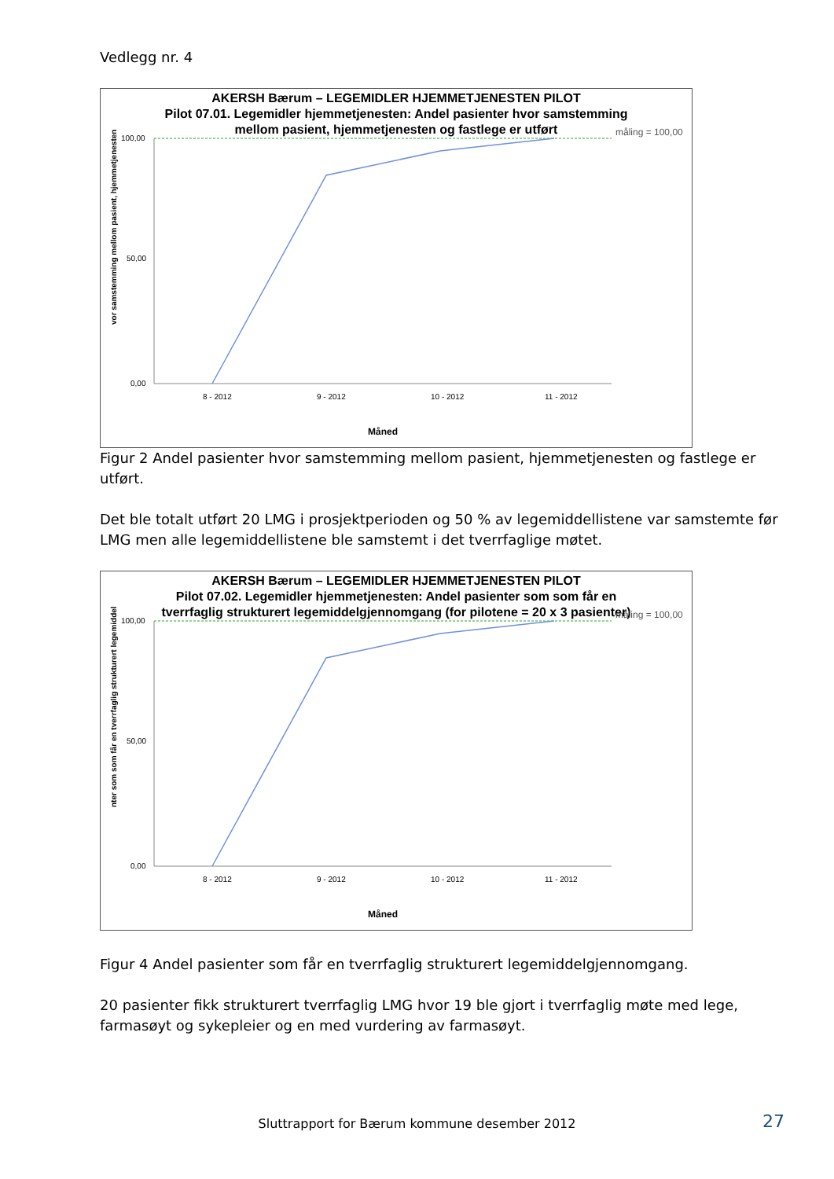Vedlegg nr. 4
AKERSH Bærum – LEGEMIDLER HJEMMETJENESTEN PILOT
Pilot 07.01. Legemidler hjemmetjenesten: Andel pasienter hvor samstemming mellom pasient, hjemmetjenesten og fastlege er utført
måling = 100,00
100,00
50,00
0,00
8 - 2012
9 - 2012
10 - 2012
11 - 2012
Måned
vor samstemming mellom pasient, hjemmetjenesten
Figur 2 Andel pasienter hvor samstemming mellom pasient, hjemmetjenesten og fastlege er utført.
Det ble totalt utført 20 LMG i prosjektperioden og 50 % av legemiddellistene var samstemte før LMG men alle legemiddellistene ble samstemt i det tverrfaglige møtet.
AKERSH Bærum – LEGEMIDLER HJEMMETJENESTEN PILOT
Pilot 07.02. Legemidler hjemmetjenesten: Andel pasienter som som får en tverrfaglig strukturert legemiddelgjennomgang (for pilotene = 20 x 3 pasienter)
måling = 100,00
100,00
50,00
0,00
8 - 2012
9 - 2012
10 - 2012
11 - 2012
Måned
nter som som får en tverrfaglig strukturert legemiddel
Figur 4 Andel pasienter som får en tverrfaglig strukturert legemiddelgjennomgang.
20 pasienter fikk strukturert tverrfaglig LMG hvor 19 ble gjort i tverrfaglig møte med lege, farmasøyt og sykepleier og en med vurdering av farmasøyt.
Sluttrapport for Bærum kommune desember 2012 27